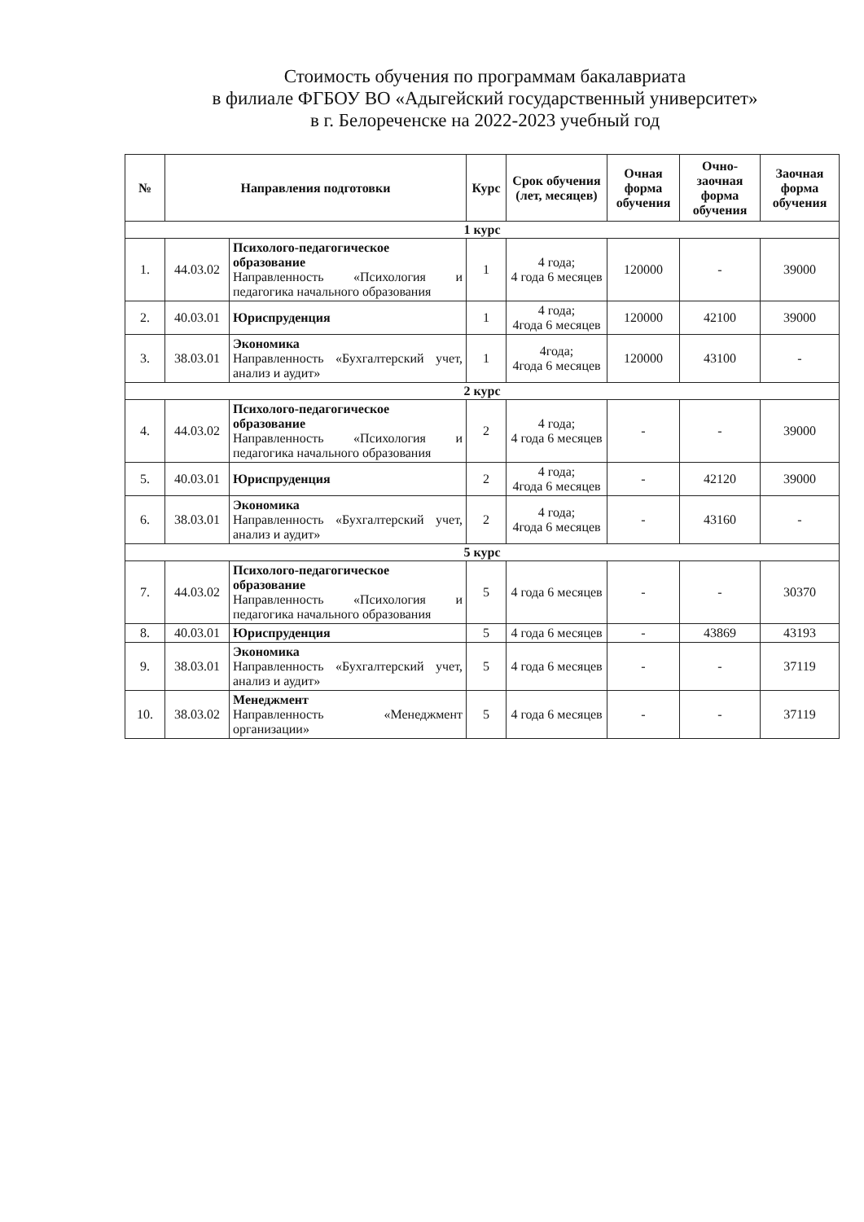Стоимость обучения по программам бакалавриата
в филиале ФГБОУ ВО «Адыгейский государственный университет»
в г. Белореченске на 2022-2023 учебный год
| № | Направления подготовки | | Курс | Срок обучения (лет, месяцев) | Очная форма обучения | Очно-заочная форма обучения | Заочная форма обучения |
| --- | --- | --- | --- | --- | --- | --- | --- |
| 1 курс | | | | | | | |
| 1. | 44.03.02 | Психолого-педагогическое образование Направленность «Психология и педагогика начального образования | 1 | 4 года; 4 года 6 месяцев | 120000 | - | 39000 |
| 2. | 40.03.01 | Юриспруденция | 1 | 4 года; 4года 6 месяцев | 120000 | 42100 | 39000 |
| 3. | 38.03.01 | Экономика Направленность «Бухгалтерский учет, анализ и аудит» | 1 | 4года; 4года 6 месяцев | 120000 | 43100 | - |
| 2 курс | | | | | | | |
| 4. | 44.03.02 | Психолого-педагогическое образование Направленность «Психология и педагогика начального образования | 2 | 4 года; 4 года 6 месяцев | - | - | 39000 |
| 5. | 40.03.01 | Юриспруденция | 2 | 4 года; 4года 6 месяцев | - | 42120 | 39000 |
| 6. | 38.03.01 | Экономика Направленность «Бухгалтерский учет, анализ и аудит» | 2 | 4 года; 4года 6 месяцев | - | 43160 | - |
| 5 курс | | | | | | | |
| 7. | 44.03.02 | Психолого-педагогическое образование Направленность «Психология и педагогика начального образования | 5 | 4 года 6 месяцев | - | - | 30370 |
| 8. | 40.03.01 | Юриспруденция | 5 | 4 года 6 месяцев | - | 43869 | 43193 |
| 9. | 38.03.01 | Экономика Направленность «Бухгалтерский учет, анализ и аудит» | 5 | 4 года 6 месяцев | - | - | 37119 |
| 10. | 38.03.02 | Менеджмент Направленность «Менеджмент организации» | 5 | 4 года 6 месяцев | - | - | 37119 |